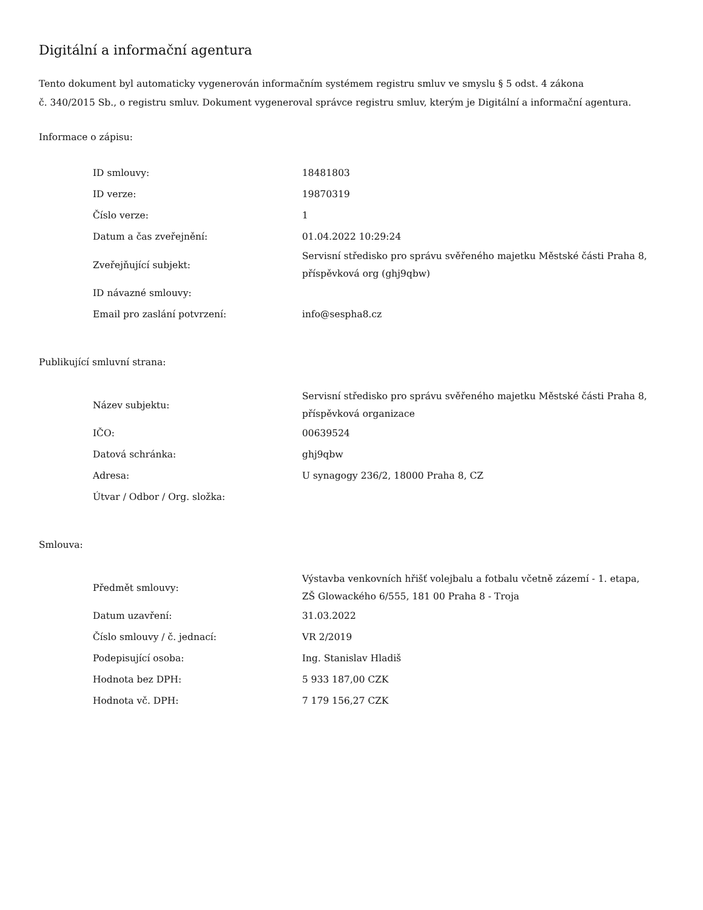Digitální a informační agentura
Tento dokument byl automaticky vygenerován informačním systémem registru smluv ve smyslu § 5 odst. 4 zákona
č. 340/2015 Sb., o registru smluv. Dokument vygeneroval správce registru smluv, kterým je Digitální a informační agentura.
Informace o zápisu:
| ID smlouvy: | 18481803 |
| ID verze: | 19870319 |
| Číslo verze: | 1 |
| Datum a čas zveřejnění: | 01.04.2022 10:29:24 |
| Zveřejňující subjekt: | Servisní středisko pro správu svěřeného majetku Městské části Praha 8, příspěvková org (ghj9qbw) |
| ID návazné smlouvy: | |
| Email pro zaslání potvrzení: | info@sespha8.cz |
Publikující smluvní strana:
| Název subjektu: | Servisní středisko pro správu svěřeného majetku Městské části Praha 8, příspěvková organizace |
| IČO: | 00639524 |
| Datová schránka: | ghj9qbw |
| Adresa: | U synagogy 236/2, 18000 Praha 8, CZ |
| Útvar / Odbor / Org. složka: | |
Smlouva:
| Předmět smlouvy: | Výstavba venkovních hřišť volejbalu a fotbalu včetně zázemí - 1. etapa, ZŠ Glowackého 6/555, 181 00 Praha 8 - Troja |
| Datum uzavření: | 31.03.2022 |
| Číslo smlouvy / č. jednací: | VR 2/2019 |
| Podepisující osoba: | Ing. Stanislav Hladiš |
| Hodnota bez DPH: | 5 933 187,00 CZK |
| Hodnota vč. DPH: | 7 179 156,27 CZK |